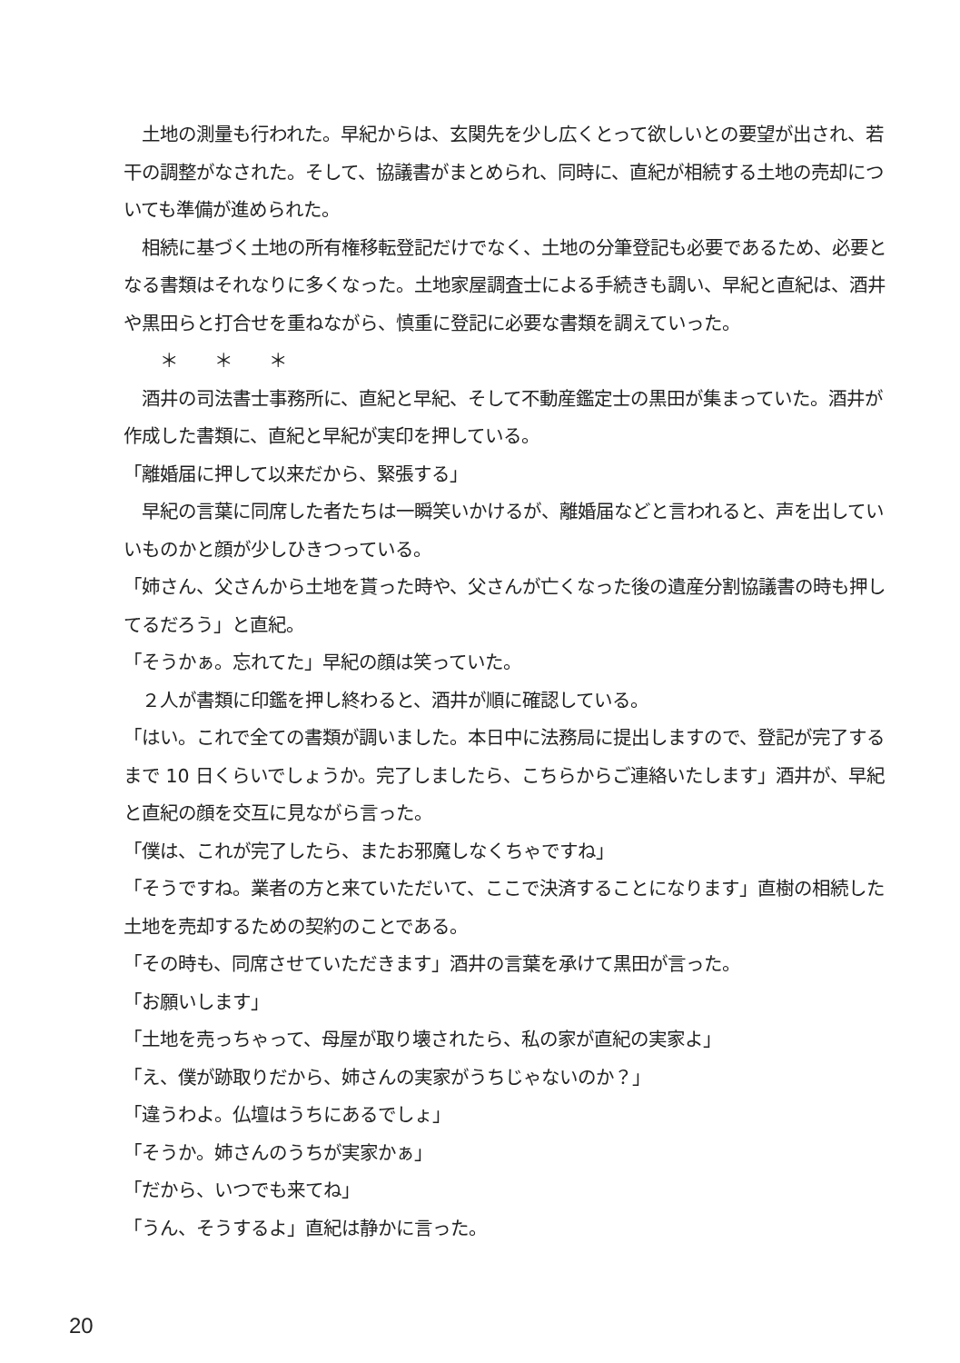土地の測量も行われた。早紀からは、玄関先を少し広くとって欲しいとの要望が出され、若干の調整がなされた。そして、協議書がまとめられ、同時に、直紀が相続する土地の売却についても準備が進められた。
　相続に基づく土地の所有権移転登記だけでなく、土地の分筆登記も必要であるため、必要となる書類はそれなりに多くなった。土地家屋調査士による手続きも調い、早紀と直紀は、酒井や黒田らと打合せを重ねながら、慎重に登記に必要な書類を調えていった。
　　＊　　＊　　＊
　酒井の司法書士事務所に、直紀と早紀、そして不動産鑑定士の黒田が集まっていた。酒井が作成した書類に、直紀と早紀が実印を押している。
「離婚届に押して以来だから、緊張する」
　早紀の言葉に同席した者たちは一瞬笑いかけるが、離婚届などと言われると、声を出していいものかと顔が少しひきつっている。
「姉さん、父さんから土地を貰った時や、父さんが亡くなった後の遺産分割協議書の時も押してるだろう」と直紀。
「そうかぁ。忘れてた」早紀の顔は笑っていた。
　２人が書類に印鑑を押し終わると、酒井が順に確認している。
「はい。これで全ての書類が調いました。本日中に法務局に提出しますので、登記が完了するまで 10 日くらいでしょうか。完了しましたら、こちらからご連絡いたします」酒井が、早紀と直紀の顔を交互に見ながら言った。
「僕は、これが完了したら、またお邪魔しなくちゃですね」
「そうですね。業者の方と来ていただいて、ここで決済することになります」直樹の相続した土地を売却するための契約のことである。
「その時も、同席させていただきます」酒井の言葉を承けて黒田が言った。
「お願いします」
「土地を売っちゃって、母屋が取り壊されたら、私の家が直紀の実家よ」
「え、僕が跡取りだから、姉さんの実家がうちじゃないのか？」
「違うわよ。仏壇はうちにあるでしょ」
「そうか。姉さんのうちが実家かぁ」
「だから、いつでも来てね」
「うん、そうするよ」直紀は静かに言った。
20